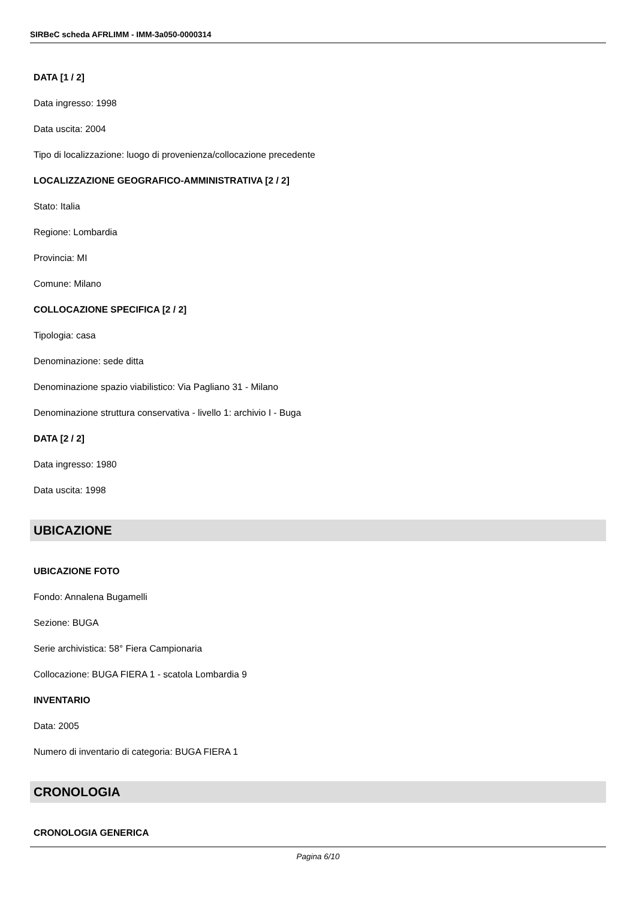SIRBeC scheda AFRLIMM - IMM-3a050-0000314
DATA [1 / 2]
Data ingresso: 1998
Data uscita: 2004
Tipo di localizzazione: luogo di provenienza/collocazione precedente
LOCALIZZAZIONE GEOGRAFICO-AMMINISTRATIVA [2 / 2]
Stato: Italia
Regione: Lombardia
Provincia: MI
Comune: Milano
COLLOCAZIONE SPECIFICA [2 / 2]
Tipologia: casa
Denominazione: sede ditta
Denominazione spazio viabilistico: Via Pagliano 31 - Milano
Denominazione struttura conservativa - livello 1: archivio I - Buga
DATA [2 / 2]
Data ingresso: 1980
Data uscita: 1998
UBICAZIONE
UBICAZIONE FOTO
Fondo: Annalena Bugamelli
Sezione: BUGA
Serie archivistica: 58° Fiera Campionaria
Collocazione: BUGA FIERA 1 - scatola Lombardia 9
INVENTARIO
Data: 2005
Numero di inventario di categoria: BUGA FIERA 1
CRONOLOGIA
CRONOLOGIA GENERICA
Pagina 6/10